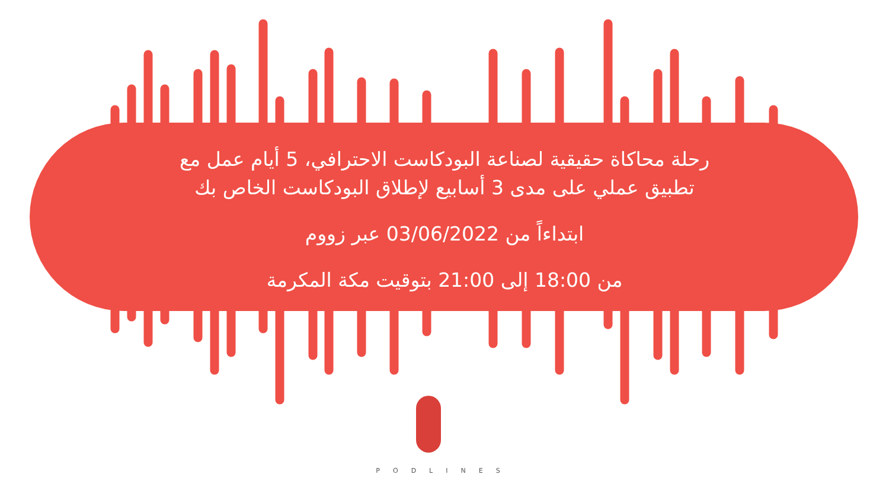رحلة محاكاة حقيقية لصناعة البودكاست الاحترافي، 5 أيام عمل مع
تطبيق عملي على مدى 3 أسابيع لإطلاق البودكاست الخاص بك
ابتداءاً من 03/06/2022 عبر زووم
من 18:00 إلى 21:00 بتوقيت مكة المكرمة
PODLINES